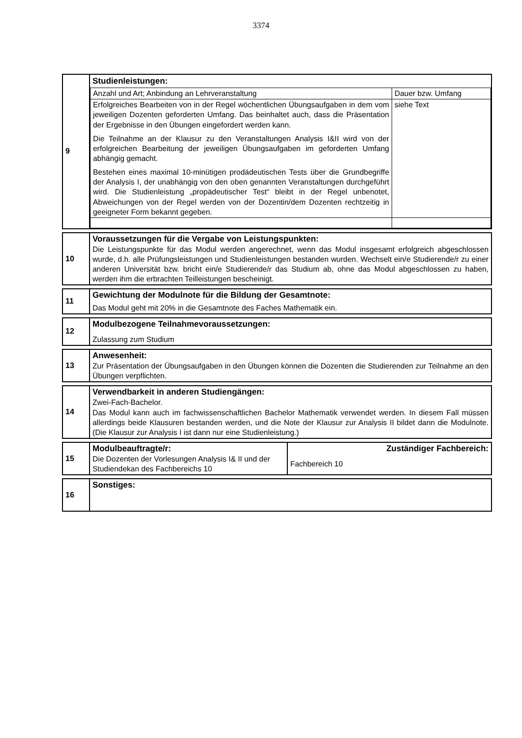3374
| 9 | Studienleistungen: / Anzahl und Art; Anbindung an Lehrveranstaltung / Dauer bzw. Umfang / / Erfolgreiches Bearbeiten von in der Regel wöchentlichen Übungsaufgaben in dem vom jeweiligen Dozenten geforderten Umfang. Das beinhaltet auch, dass die Präsentation der Ergebnisse in den Übungen eingefordert werden kann. Die Teilnahme an der Klausur zu den Veranstaltungen Analysis I&II wird von der erfolgreichen Bearbeitung der jeweiligen Übungsaufgaben im geforderten Umfang abhängig gemacht. Bestehen eines maximal 10-minütigen prodädeutischen Tests über die Grundbegriffe der Analysis I, der unabhängig von den oben genannten Veranstaltungen durchgeführt wird. Die Studienleistung „propädeutischer Test“ bleibt in der Regel unbenotet, Abweichungen von der Regel werden von der Dozentin/dem Dozenten rechtzeitig in geeigneter Form bekannt gegeben. / siehe Text / |
| 10 | Voraussetzungen für die Vergabe von Leistungspunkten: Die Leistungspunkte für das Modul werden angerechnet, wenn das Modul insgesamt erfolgreich abgeschlossen wurde, d.h. alle Prüfungsleistungen und Studienleistungen bestanden wurden. Wechselt ein/e Studierende/r zu einer anderen Universität bzw. bricht ein/e Studierende/r das Studium ab, ohne das Modul abgeschlossen zu haben, werden ihm die erbrachten Teilleistungen bescheinigt. |
| 11 | Gewichtung der Modulnote für die Bildung der Gesamtnote: Das Modul geht mit 20% in die Gesamtnote des Faches Mathematik ein. |
| 12 | Modulbezogene Teilnahmevoraussetzungen: Zulassung zum Studium |
| 13 | Anwesenheit: Zur Präsentation der Übungsaufgaben in den Übungen können die Dozenten die Studierenden zur Teilnahme an den Übungen verpflichten. |
| 14 | Verwendbarkeit in anderen Studiengängen: Zwei-Fach-Bachelor. Das Modul kann auch im fachwissenschaftlichen Bachelor Mathematik verwendet werden. In diesem Fall müssen allerdings beide Klausuren bestanden werden, und die Note der Klausur zur Analysis II bildet dann die Modulnote. (Die Klausur zur Analysis I ist dann nur eine Studienleistung.) |
| 15 | Modulbeauftragte/r: Die Dozenten der Vorlesungen Analysis I& II und der Studiendekan des Fachbereichs 10 | Zuständiger Fachbereich: Fachbereich 10 |
| 16 | Sonstiges: |